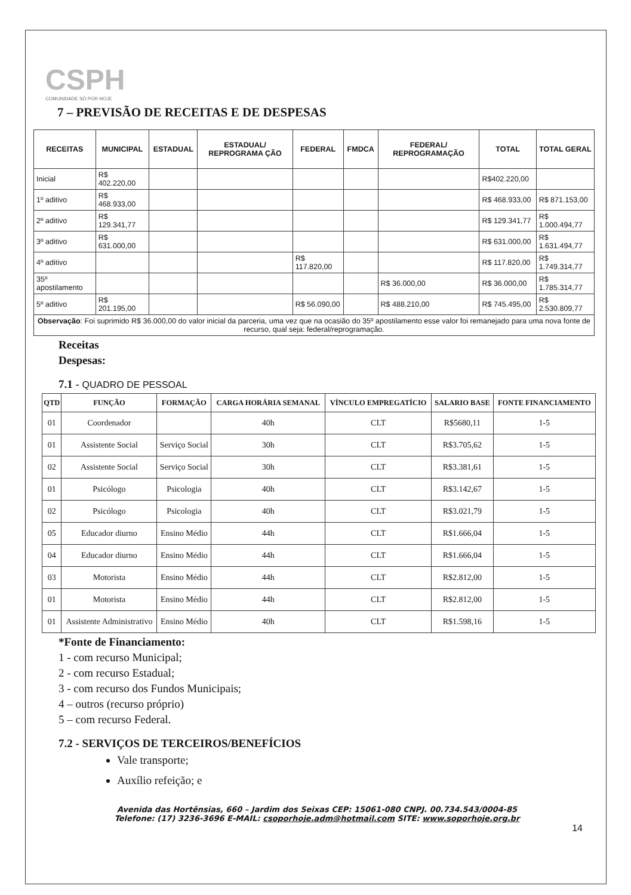CSPH
COMUNIDADE SÓ POR HOJE
7 – PREVISÃO DE RECEITAS E DE DESPESAS
| RECEITAS | MUNICIPAL | ESTADUAL | ESTADUAL/ REPROGRAMA ÇÃO | FEDERAL | FMDCA | FEDERAL/ REPROGRAMAÇÃO | TOTAL | TOTAL GERAL |
| --- | --- | --- | --- | --- | --- | --- | --- | --- |
| Inicial | R$ 402.220,00 | | | | | | R$402.220,00 | |
| 1º aditivo | R$ 468.933,00 | | | | | | R$ 468.933,00 | R$ 871.153,00 |
| 2º aditivo | R$ 129.341,77 | | | | | | R$ 129.341,77 | R$ 1.000.494,77 |
| 3º aditivo | R$ 631.000,00 | | | | | | R$ 631.000,00 | R$ 1.631.494,77 |
| 4º aditivo | | | | R$ 117.820,00 | | | R$ 117.820,00 | R$ 1.749.314,77 |
| 35º apostilamento | | | | | | R$ 36.000,00 | R$ 36.000,00 | R$ 1.785.314,77 |
| 5º aditivo | R$ 201.195,00 | | | R$ 56.090,00 | | R$ 488.210,00 | R$ 745.495,00 | R$ 2.530.809,77 |
| Observação : Foi suprimido R$ 36.000,00 do valor inicial da parceria, uma vez que na ocasião do 35º apostilamento esse valor foi remanejado para uma nova fonte de recurso, qual seja: federal/reprogramação. | | | | | | | | |
Receitas
Despesas:
7.1 - QUADRO DE PESSOAL
| QTD | FUNÇÃO | FORMAÇÃO | CARGA HORÁRIA SEMANAL | VÍNCULO EMPREGATÍCIO | SALARIO BASE | FONTE FINANCIAMENTO |
| --- | --- | --- | --- | --- | --- | --- |
| 01 | Coordenador | | 40h | CLT | R$5680,11 | 1-5 |
| 01 | Assistente Social | Serviço Social | 30h | CLT | R$3.705,62 | 1-5 |
| 02 | Assistente Social | Serviço Social | 30h | CLT | R$3.381,61 | 1-5 |
| 01 | Psicólogo | Psicologia | 40h | CLT | R$3.142,67 | 1-5 |
| 02 | Psicólogo | Psicologia | 40h | CLT | R$3.021,79 | 1-5 |
| 05 | Educador diurno | Ensino Médio | 44h | CLT | R$1.666,04 | 1-5 |
| 04 | Educador diurno | Ensino Médio | 44h | CLT | R$1.666,04 | 1-5 |
| 03 | Motorista | Ensino Médio | 44h | CLT | R$2.812,00 | 1-5 |
| 01 | Motorista | Ensino Médio | 44h | CLT | R$2.812,00 | 1-5 |
| 01 | Assistente Administrativo | Ensino Médio | 40h | CLT | R$1.598,16 | 1-5 |
*Fonte de Financiamento:
1 - com recurso Municipal;
2 - com recurso Estadual;
3 - com recurso dos Fundos Municipais;
4 – outros (recurso próprio)
5 – com recurso Federal.
7.2 - SERVIÇOS DE TERCEIROS/BENEFÍCIOS
Vale transporte;
Auxílio refeição; e
Avenida das Hortênsias, 660 – Jardim dos Seixas CEP: 15061-080 CNPJ. 00.734.543/0004-85
Telefone: (17) 3236-3696 E-MAIL: csoporhoje.adm@hotmail.com SITE: www.soporhoje.org.br
14